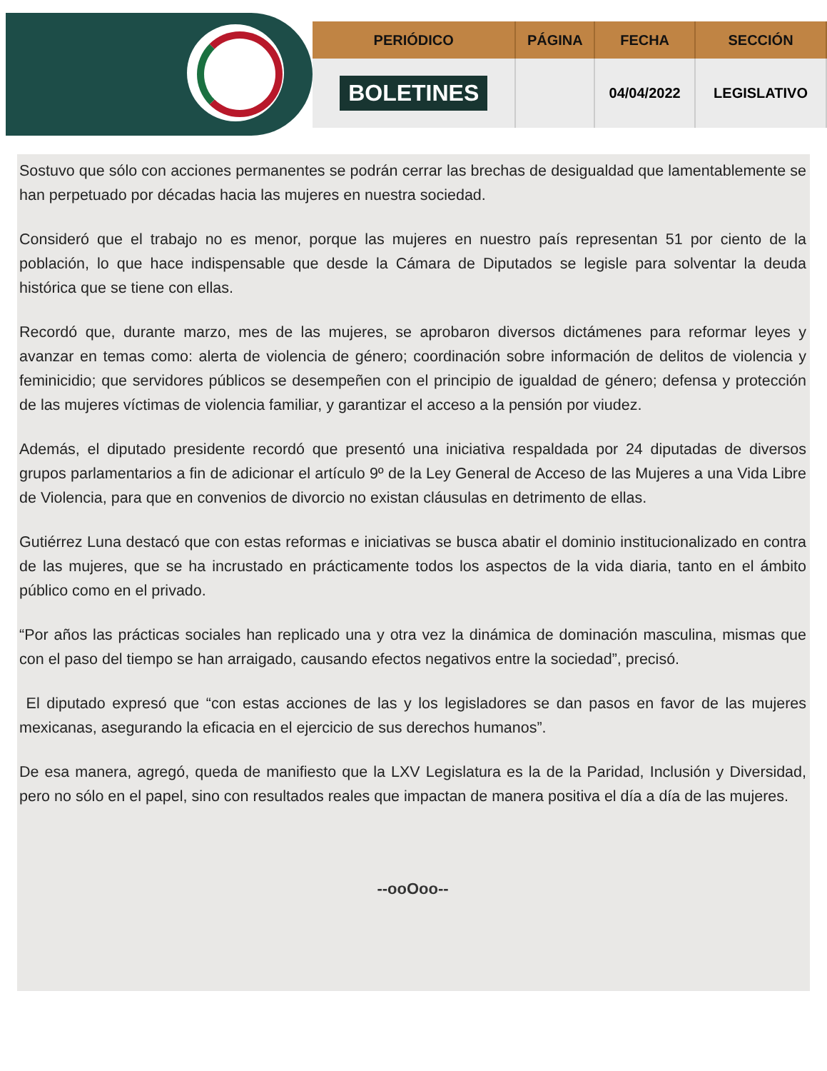| PERIÓDICO | PÁGINA | FECHA | SECCIÓN |
| --- | --- | --- | --- |
| BOLETINES | | 04/04/2022 | LEGISLATIVO |
Sostuvo que sólo con acciones permanentes se podrán cerrar las brechas de desigualdad que lamentablemente se han perpetuado por décadas hacia las mujeres en nuestra sociedad.
Consideró que el trabajo no es menor, porque las mujeres en nuestro país representan 51 por ciento de la población, lo que hace indispensable que desde la Cámara de Diputados se legisle para solventar la deuda histórica que se tiene con ellas.
Recordó que, durante marzo, mes de las mujeres, se aprobaron diversos dictámenes para reformar leyes y avanzar en temas como: alerta de violencia de género; coordinación sobre información de delitos de violencia y feminicidio; que servidores públicos se desempeñen con el principio de igualdad de género; defensa y protección de las mujeres víctimas de violencia familiar, y garantizar el acceso a la pensión por viudez.
Además, el diputado presidente recordó que presentó una iniciativa respaldada por 24 diputadas de diversos grupos parlamentarios a fin de adicionar el artículo 9º de la Ley General de Acceso de las Mujeres a una Vida Libre de Violencia, para que en convenios de divorcio no existan cláusulas en detrimento de ellas.
Gutiérrez Luna destacó que con estas reformas e iniciativas se busca abatir el dominio institucionalizado en contra de las mujeres, que se ha incrustado en prácticamente todos los aspectos de la vida diaria, tanto en el ámbito público como en el privado.
“Por años las prácticas sociales han replicado una y otra vez la dinámica de dominación masculina, mismas que con el paso del tiempo se han arraigado, causando efectos negativos entre la sociedad”, precisó.
El diputado expresó que “con estas acciones de las y los legisladores se dan pasos en favor de las mujeres mexicanas, asegurando la eficacia en el ejercicio de sus derechos humanos”.
De esa manera, agregó, queda de manifiesto que la LXV Legislatura es la de la Paridad, Inclusión y Diversidad, pero no sólo en el papel, sino con resultados reales que impactan de manera positiva el día a día de las mujeres.
--ooOoo--